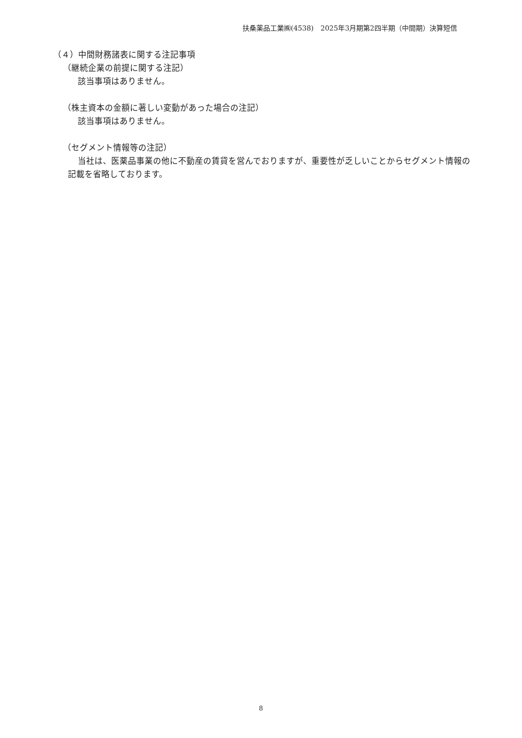扶桑薬品工業㈱(4538)　2025年3月期第2四半期（中間期）決算短信
（４）中間財務諸表に関する注記事項
（継続企業の前提に関する注記）
該当事項はありません。
（株主資本の金額に著しい変動があった場合の注記）
該当事項はありません。
（セグメント情報等の注記）
当社は、医薬品事業の他に不動産の賃貸を営んでおりますが、重要性が乏しいことからセグメント情報の記載を省略しております。
8